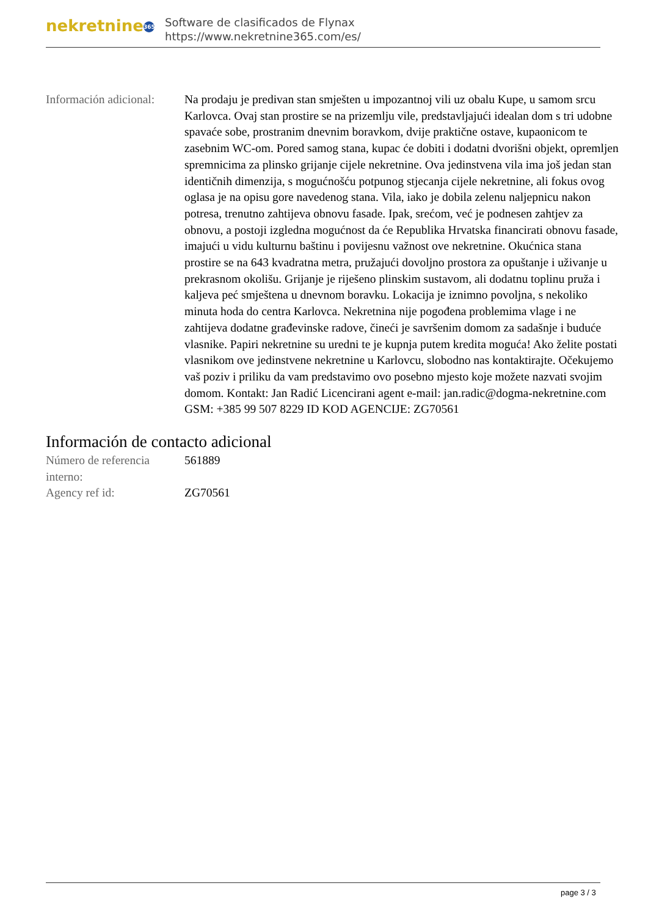nekretnine 365
Software de clasificados de Flynax
https://www.nekretnine365.com/es/
| Información adicional: | Na prodaju je predivan stan smješten u impozantnoj vili uz obalu Kupe, u samom srcu Karlovca. Ovaj stan prostire se na prizemlju vile, predstavljajući idealan dom s tri udobne spavaće sobe, prostranim dnevnim boravkom, dvije praktične ostave, kupaonicom te zasebnim WC-om. Pored samog stana, kupac će dobiti i dodatni dvorišni objekt, opremljen spremnicima za plinsko grijanje cijele nekretnine. Ova jedinstvena vila ima još jedan stan identičnih dimenzija, s mogućnošću potpunog stjecanja cijele nekretnine, ali fokus ovog oglasa je na opisu gore navedenog stana. Vila, iako je dobila zelenu naljepnicu nakon potresa, trenutno zahtijeva obnovu fasade. Ipak, srećom, već je podnesen zahtjev za obnovu, a postoji izgledna mogućnost da će Republika Hrvatska financirati obnovu fasade, imajući u vidu kulturnu baštinu i povijesnu važnost ove nekretnine. Okućnica stana prostire se na 643 kvadratna metra, pružajući dovoljno prostora za opuštanje i uživanje u prekrasnom okolišu. Grijanje je riješeno plinskim sustavom, ali dodatnu toplinu pruža i kaljeva peć smještena u dnevnom boravku. Lokacija je iznimno povoljna, s nekoliko minuta hoda do centra Karlovca. Nekretnina nije pogođena problemima vlage i ne zahtijeva dodatne građevinske radove, čineći je savršenim domom za sadašnje i buduće vlasnike. Papiri nekretnine su uredni te je kupnja putem kredita moguća! Ako želite postati vlasnikom ove jedinstvene nekretnine u Karlovcu, slobodno nas kontaktirajte. Očekujemo vaš poziv i priliku da vam predstavimo ovo posebno mjesto koje možete nazvati svojim domom. Kontakt: Jan Radić Licencirani agent e-mail: jan.radic@dogma-nekretnine.com GSM: +385 99 507 8229 ID KOD AGENCIJE: ZG70561 |
Información de contacto adicional
| Número de referencia interno: | 561889 |
| Agency ref id: | ZG70561 |
page 3 / 3